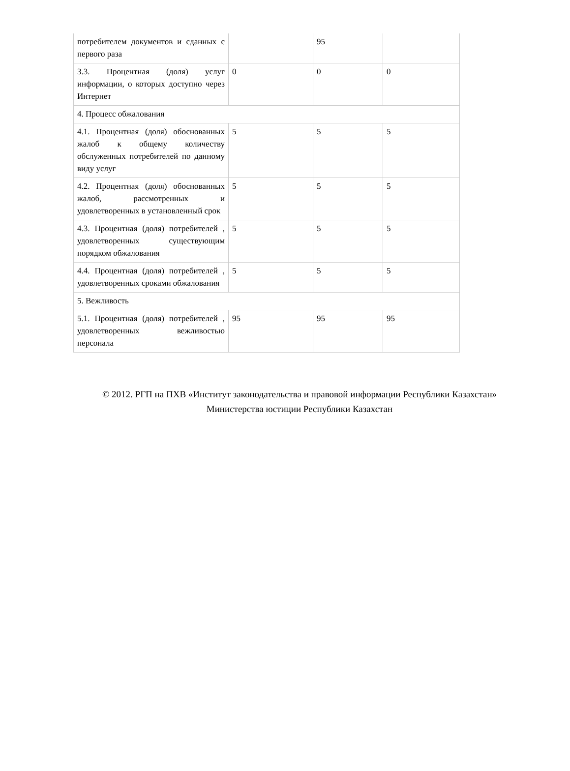| потребителем документов и сданных с первого раза | | 95 | |
| 3.3. Процентная (доля) услуг информации, о которых доступно через Интернет | 0 | 0 | 0 |
| 4. Процесс обжалования | | | |
| 4.1. Процентная (доля) обоснованных жалоб к общему количеству обслуженных потребителей по данному виду услуг | 5 | 5 | 5 |
| 4.2. Процентная (доля) обоснованных жалоб, рассмотренных и удовлетворенных в установленный срок | 5 | 5 | 5 |
| 4.3. Процентная (доля) потребителей , удовлетворенных существующим порядком обжалования | 5 | 5 | 5 |
| 4.4. Процентная (доля) потребителей , удовлетворенных сроками обжалования | 5 | 5 | 5 |
| 5. Вежливость | | | |
| 5.1. Процентная (доля) потребителей , удовлетворенных вежливостью персонала | 95 | 95 | 95 |
© 2012. РГП на ПХВ «Институт законодательства и правовой информации Республики Казахстан»
Министерства юстиции Республики Казахстан